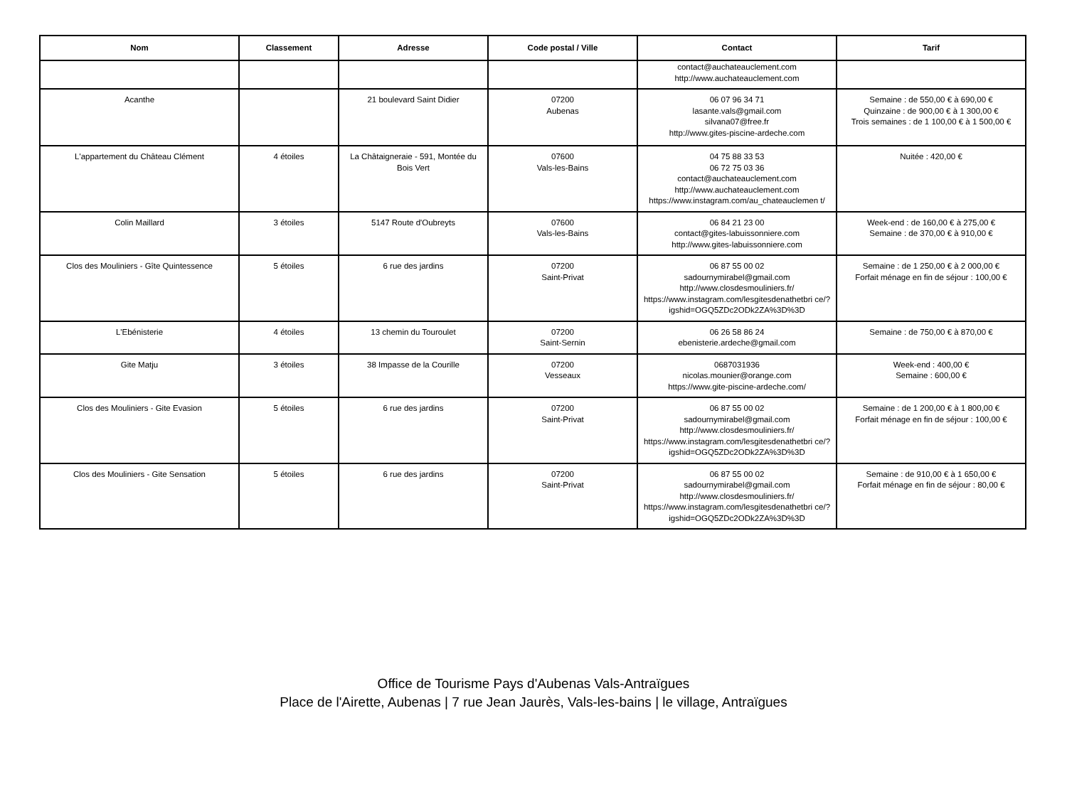| Nom | Classement | Adresse | Code postal / Ville | Contact | Tarif |
| --- | --- | --- | --- | --- | --- |
| | | | | contact@auchateauclement.com http://www.auchateauclement.com | |
| Acanthe | | 21 boulevard Saint Didier | 07200 Aubenas | 06 07 96 34 71 lasante.vals@gmail.com silvana07@free.fr http://www.gites-piscine-ardeche.com | Semaine : de 550,00 € à 690,00 € Quinzaine : de 900,00 € à 1 300,00 € Trois semaines : de 1 100,00 € à 1 500,00 € |
| L'appartement du Château Clément | 4 étoiles | La Châtaigneraie - 591, Montée du Bois Vert | 07600 Vals-les-Bains | 04 75 88 33 53 06 72 75 03 36 contact@auchateauclement.com http://www.auchateauclement.com https://www.instagram.com/au_chateauclemen t/ | Nuitée : 420,00 € |
| Colin Maillard | 3 étoiles | 5147 Route d'Oubreyts | 07600 Vals-les-Bains | 06 84 21 23 00 contact@gites-labuissonniere.com http://www.gites-labuissonniere.com | Week-end : de 160,00 € à 275,00 € Semaine : de 370,00 € à 910,00 € |
| Clos des Mouliniers - Gîte Quintessence | 5 étoiles | 6 rue des jardins | 07200 Saint-Privat | 06 87 55 00 02 sadournymirabel@gmail.com http://www.closdesmouliniers.fr/ https://www.instagram.com/lesgitesdenathetbri ce/?igshid=OGQ5ZDc2ODk2ZA%3D%3D | Semaine : de 1 250,00 € à 2 000,00 € Forfait ménage en fin de séjour : 100,00 € |
| L'Ebénisterie | 4 étoiles | 13 chemin du Touroulet | 07200 Saint-Sernin | 06 26 58 86 24 ebenisterie.ardeche@gmail.com | Semaine : de 750,00 € à 870,00 € |
| Gite Matju | 3 étoiles | 38 Impasse de la Courille | 07200 Vesseaux | 0687031936 nicolas.mounier@orange.com https://www.gite-piscine-ardeche.com/ | Week-end : 400,00 € Semaine : 600,00 € |
| Clos des Mouliniers - Gite Evasion | 5 étoiles | 6 rue des jardins | 07200 Saint-Privat | 06 87 55 00 02 sadournymirabel@gmail.com http://www.closdesmouliniers.fr/ https://www.instagram.com/lesgitesdenathetbri ce/?igshid=OGQ5ZDc2ODk2ZA%3D%3D | Semaine : de 1 200,00 € à 1 800,00 € Forfait ménage en fin de séjour : 100,00 € |
| Clos des Mouliniers - Gite Sensation | 5 étoiles | 6 rue des jardins | 07200 Saint-Privat | 06 87 55 00 02 sadournymirabel@gmail.com http://www.closdesmouliniers.fr/ https://www.instagram.com/lesgitesdenathetbri ce/?igshid=OGQ5ZDc2ODk2ZA%3D%3D | Semaine : de 910,00 € à 1 650,00 € Forfait ménage en fin de séjour : 80,00 € |
Office de Tourisme Pays d'Aubenas Vals-Antraïgues
Place de l'Airette, Aubenas | 7 rue Jean Jaurès, Vals-les-bains | le village, Antraïgues